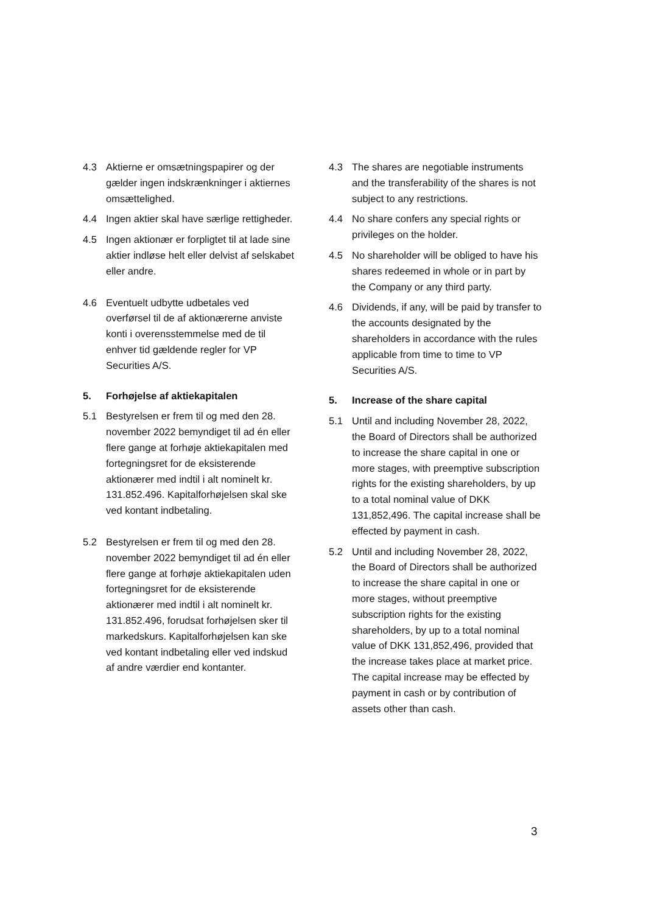4.3 Aktierne er omsætningspapirer og der gælder ingen indskrænkninger i aktiernes omsættelighed.
4.4 Ingen aktier skal have særlige rettigheder.
4.5 Ingen aktionær er forpligtet til at lade sine aktier indløse helt eller delvist af selskabet eller andre.
4.6 Eventuelt udbytte udbetales ved overførsel til de af aktionærerne anviste konti i overensstemmelse med de til enhver tid gældende regler for VP Securities A/S.
5. Forhøjelse af aktiekapitalen
5.1 Bestyrelsen er frem til og med den 28. november 2022 bemyndiget til ad én eller flere gange at forhøje aktiekapitalen med fortegningsret for de eksisterende aktionærer med indtil i alt nominelt kr. 131.852.496. Kapitalforhøjelsen skal ske ved kontant indbetaling.
5.2 Bestyrelsen er frem til og med den 28. november 2022 bemyndiget til ad én eller flere gange at forhøje aktiekapitalen uden fortegningsret for de eksisterende aktionærer med indtil i alt nominelt kr. 131.852.496, forudsat forhøjelsen sker til markedskurs. Kapitalforhøjelsen kan ske ved kontant indbetaling eller ved indskud af andre værdier end kontanter.
4.3 The shares are negotiable instruments and the transferability of the shares is not subject to any restrictions.
4.4 No share confers any special rights or privileges on the holder.
4.5 No shareholder will be obliged to have his shares redeemed in whole or in part by the Company or any third party.
4.6 Dividends, if any, will be paid by transfer to the accounts designated by the shareholders in accordance with the rules applicable from time to time to VP Securities A/S.
5. Increase of the share capital
5.1 Until and including November 28, 2022, the Board of Directors shall be authorized to increase the share capital in one or more stages, with preemptive subscription rights for the existing shareholders, by up to a total nominal value of DKK 131,852,496. The capital increase shall be effected by payment in cash.
5.2 Until and including November 28, 2022, the Board of Directors shall be authorized to increase the share capital in one or more stages, without preemptive subscription rights for the existing shareholders, by up to a total nominal value of DKK 131,852,496, provided that the increase takes place at market price. The capital increase may be effected by payment in cash or by contribution of assets other than cash.
3